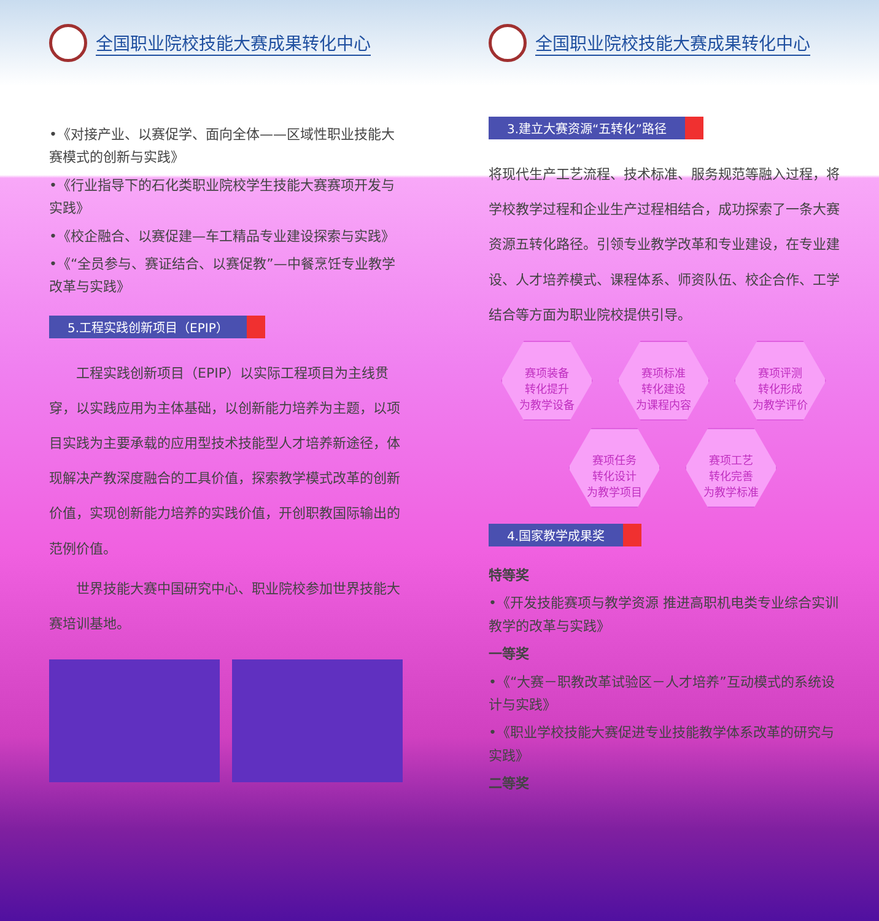全国职业院校技能大赛成果转化中心
•《对接产业、以赛促学、面向全体——区域性职业技能大赛模式的创新与实践》
•《行业指导下的石化类职业院校学生技能大赛赛项开发与实践》
•《校企融合、以赛促建—车工精品专业建设探索与实践》
•《“全员参与、赛证结合、以赛促教”—中餐烹饪专业教学改革与实践》
5.工程实践创新项目（EPIP）
　　工程实践创新项目（EPIP）以实际工程项目为主线贯穿，以实践应用为主体基础，以创新能力培养为主题，以项目实践为主要承载的应用型技术技能型人才培养新途径，体现解决产教深度融合的工具价值，探索教学模式改革的创新价值，实现创新能力培养的实践价值，开创职教国际输出的范例价值。
　　世界技能大赛中国研究中心、职业院校参加世界技能大赛培训基地。
全国职业院校技能大赛成果转化中心
3.建立大赛资源“五转化”路径
将现代生产工艺流程、技术标准、服务规范等融入过程，将学校教学过程和企业生产过程相结合，成功探索了一条大赛资源五转化路径。引领专业教学改革和专业建设，在专业建设、人才培养模式、课程体系、师资队伍、校企合作、工学结合等方面为职业院校提供引导。
赛项装备
转化提升
为教学设备 赛项标准
转化建设
为课程内容 赛项评测
转化形成
为教学评价
赛项任务
转化设计
为教学项目 赛项工艺
转化完善
为教学标准
4.国家教学成果奖
特等奖
•《开发技能赛项与教学资源 推进高职机电类专业综合实训教学的改革与实践》
一等奖
•《“大赛－职教改革试验区－人才培养”互动模式的系统设计与实践》
•《职业学校技能大赛促进专业技能教学体系改革的研究与实践》
二等奖